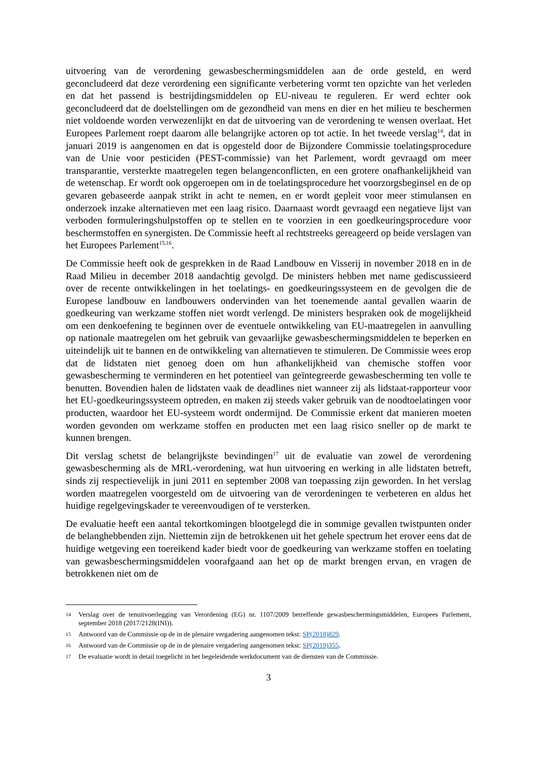uitvoering van de verordening gewasbeschermingsmiddelen aan de orde gesteld, en werd geconcludeerd dat deze verordening een significante verbetering vormt ten opzichte van het verleden en dat het passend is bestrijdingsmiddelen op EU-niveau te reguleren. Er werd echter ook geconcludeerd dat de doelstellingen om de gezondheid van mens en dier en het milieu te beschermen niet voldoende worden verwezenlijkt en dat de uitvoering van de verordening te wensen overlaat. Het Europees Parlement roept daarom alle belangrijke actoren op tot actie. In het tweede verslag<sup>14</sup>, dat in januari 2019 is aangenomen en dat is opgesteld door de Bijzondere Commissie toelatingsprocedure van de Unie voor pesticiden (PEST-commissie) van het Parlement, wordt gevraagd om meer transparantie, versterkte maatregelen tegen belangenconflicten, en een grotere onafhankelijkheid van de wetenschap. Er wordt ook opgeroepen om in de toelatingsprocedure het voorzorgsbeginsel en de op gevaren gebaseerde aanpak strikt in acht te nemen, en er wordt gepleit voor meer stimulansen en onderzoek inzake alternatieven met een laag risico. Daarnaast wordt gevraagd een negatieve lijst van verboden formuleringshulpstoffen op te stellen en te voorzien in een goedkeuringsprocedure voor beschermstoffen en synergisten. De Commissie heeft al rechtstreeks gereageerd op beide verslagen van het Europees Parlement<sup>15,16</sup>.
De Commissie heeft ook de gesprekken in de Raad Landbouw en Visserij in november 2018 en in de Raad Milieu in december 2018 aandachtig gevolgd. De ministers hebben met name gediscussieerd over de recente ontwikkelingen in het toelatings- en goedkeuringssysteem en de gevolgen die de Europese landbouw en landbouwers ondervinden van het toenemende aantal gevallen waarin de goedkeuring van werkzame stoffen niet wordt verlengd. De ministers bespraken ook de mogelijkheid om een denkoefening te beginnen over de eventuele ontwikkeling van EU-maatregelen in aanvulling op nationale maatregelen om het gebruik van gevaarlijke gewasbeschermingsmiddelen te beperken en uiteindelijk uit te bannen en de ontwikkeling van alternatieven te stimuleren. De Commissie wees erop dat de lidstaten niet genoeg doen om hun afhankelijkheid van chemische stoffen voor gewasbescherming te verminderen en het potentieel van geïntegreerde gewasbescherming ten volle te benutten. Bovendien halen de lidstaten vaak de deadlines niet wanneer zij als lidstaat-rapporteur voor het EU-goedkeuringssysteem optreden, en maken zij steeds vaker gebruik van de noodtoelatingen voor producten, waardoor het EU-systeem wordt ondermijnd. De Commissie erkent dat manieren moeten worden gevonden om werkzame stoffen en producten met een laag risico sneller op de markt te kunnen brengen.
Dit verslag schetst de belangrijkste bevindingen<sup>17</sup> uit de evaluatie van zowel de verordening gewasbescherming als de MRL-verordening, wat hun uitvoering en werking in alle lidstaten betreft, sinds zij respectievelijk in juni 2011 en september 2008 van toepassing zijn geworden. In het verslag worden maatregelen voorgesteld om de uitvoering van de verordeningen te verbeteren en aldus het huidige regelgevingskader te vereenvoudigen of te versterken.
De evaluatie heeft een aantal tekortkomingen blootgelegd die in sommige gevallen twistpunten onder de belanghebbenden zijn. Niettemin zijn de betrokkenen uit het gehele spectrum het erover eens dat de huidige wetgeving een toereikend kader biedt voor de goedkeuring van werkzame stoffen en toelating van gewasbeschermingsmiddelen voorafgaand aan het op de markt brengen ervan, en vragen de betrokkenen niet om de
14 Verslag over de tenuitvoerlegging van Verordening (EG) nr. 1107/2009 betreffende gewasbeschermingsmiddelen, Europees Parlement, september 2018 (2017/2128(INI)).
15 Antwoord van de Commissie op de in de plenaire vergadering aangenomen tekst: SP(2018)829.
16 Antwoord van de Commissie op de in de plenaire vergadering aangenomen tekst: SP(2019)355.
17 De evaluatie wordt in detail toegelicht in het begeleidende werkdocument van de diensten van de Commissie.
3